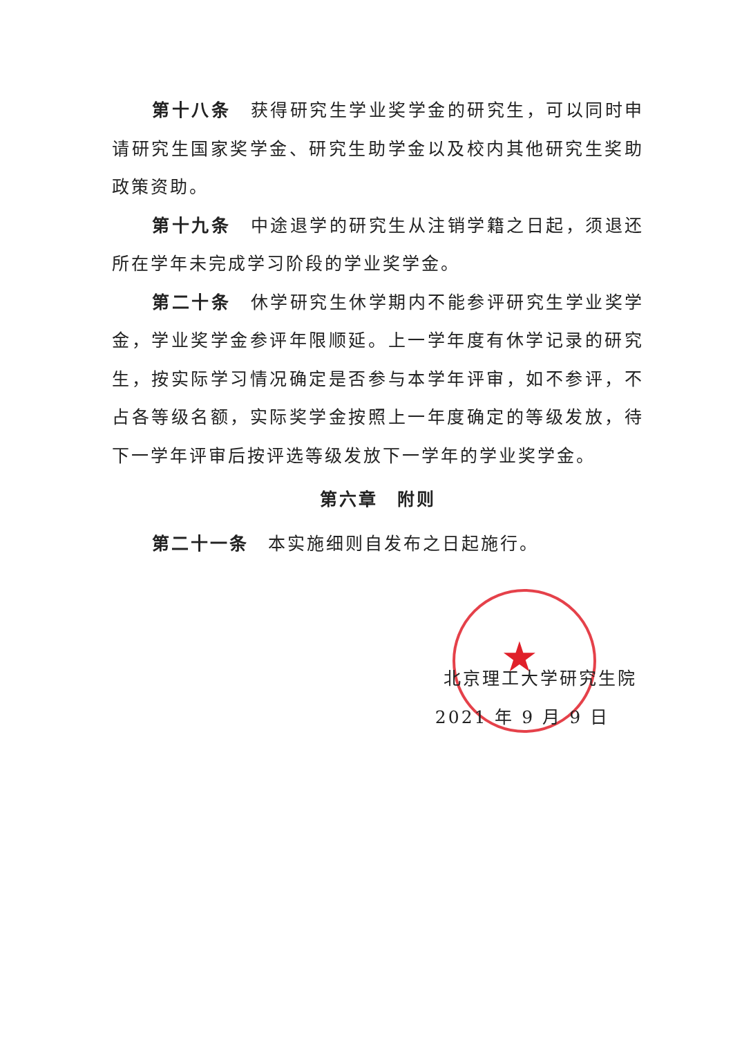★
第十八条　获得研究生学业奖学金的研究生，可以同时申请研究生国家奖学金、研究生助学金以及校内其他研究生奖助政策资助。
第十九条　中途退学的研究生从注销学籍之日起，须退还所在学年未完成学习阶段的学业奖学金。
第二十条　休学研究生休学期内不能参评研究生学业奖学金，学业奖学金参评年限顺延。上一学年度有休学记录的研究生，按实际学习情况确定是否参与本学年评审，如不参评，不占各等级名额，实际奖学金按照上一年度确定的等级发放，待下一学年评审后按评选等级发放下一学年的学业奖学金。
第六章　附则
第二十一条　本实施细则自发布之日起施行。
北京理工大学研究生院
2021 年 9 月 9 日